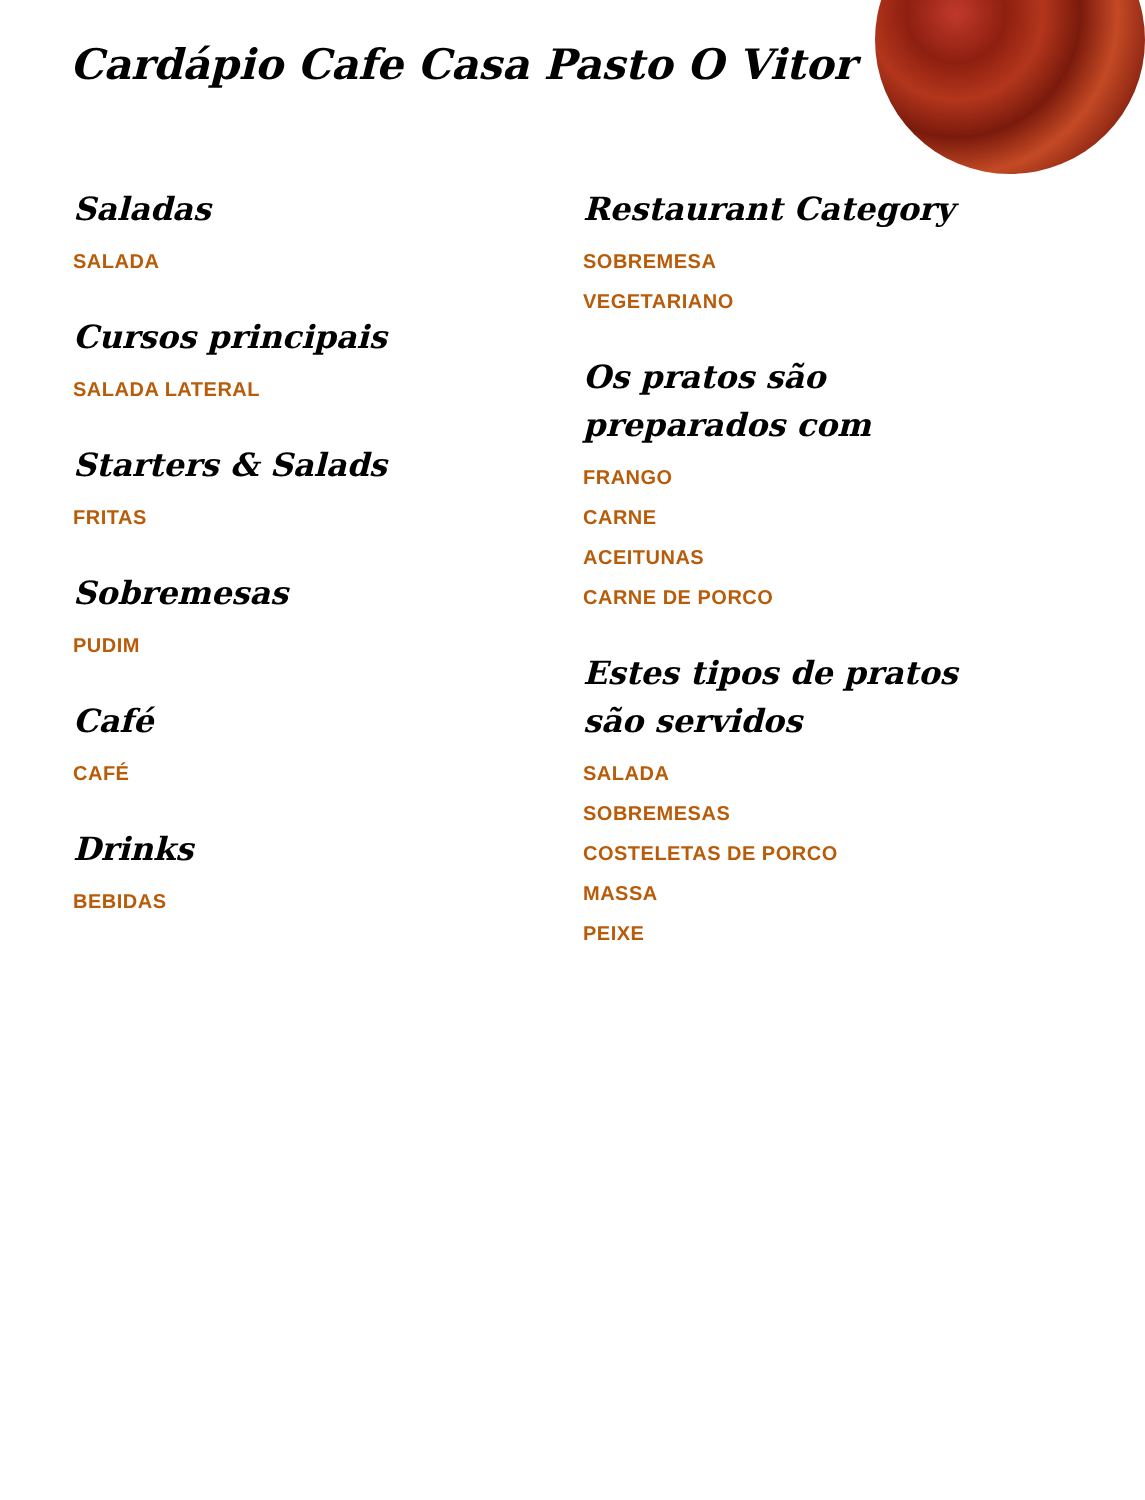Cardápio Cafe Casa Pasto O Vitor
Saladas
SALADA
Cursos principais
SALADA LATERAL
Starters & Salads
FRITAS
Sobremesas
PUDIM
Café
CAFÉ
Drinks
BEBIDAS
Restaurant Category
SOBREMESA
VEGETARIANO
Os pratos são preparados com
FRANGO
CARNE
ACEITUNAS
CARNE DE PORCO
Estes tipos de pratos são servidos
SALADA
SOBREMESAS
COSTELETAS DE PORCO
MASSA
PEIXE